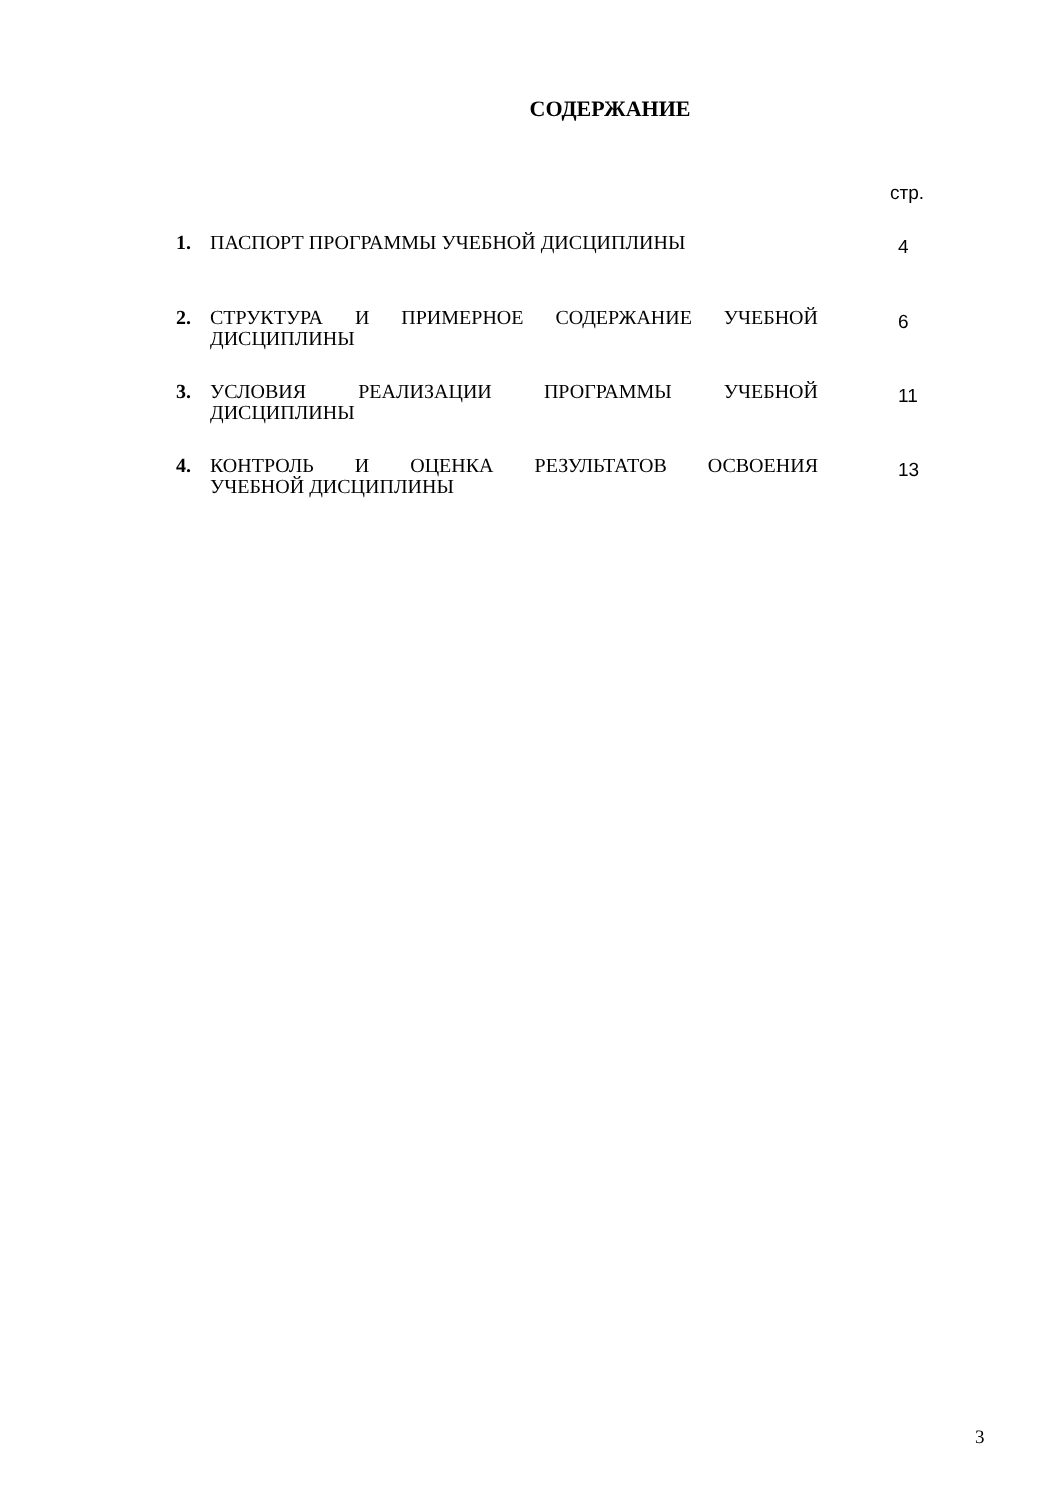СОДЕРЖАНИЕ
стр.
1. ПАСПОРТ ПРОГРАММЫ УЧЕБНОЙ ДИСЦИПЛИНЫ
4
2. СТРУКТУРА И ПРИМЕРНОЕ СОДЕРЖАНИЕ УЧЕБНОЙ
ДИСЦИПЛИНЫ
6
3. УСЛОВИЯ РЕАЛИЗАЦИИ ПРОГРАММЫ УЧЕБНОЙ
ДИСЦИПЛИНЫ
11
4. КОНТРОЛЬ И ОЦЕНКА РЕЗУЛЬТАТОВ ОСВОЕНИЯ
УЧЕБНОЙ ДИСЦИПЛИНЫ
13
3